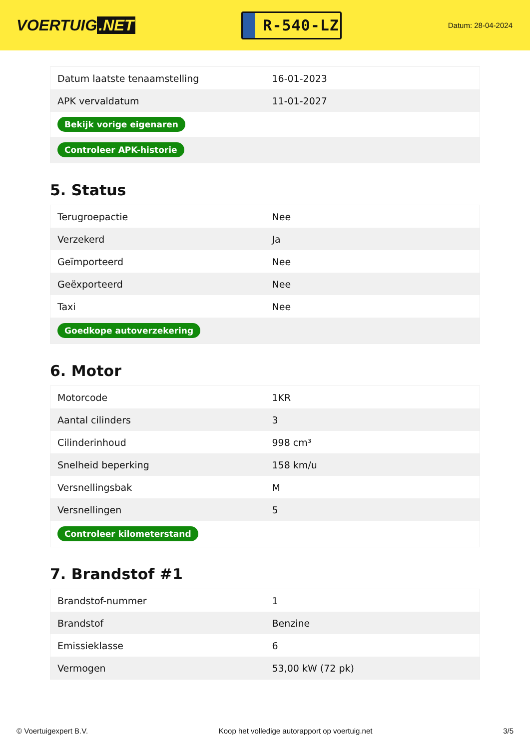VOERTUIG.NET
R-540-LZ
Datum: 28-04-2024
| Datum laatste tenaamstelling | 16-01-2023 |
| APK vervaldatum | 11-01-2027 |
| Bekijk vorige eigenaren | |
| Controleer APK-historie | |
5. Status
| Terugroepactie | Nee |
| Verzekerd | Ja |
| Geïmporteerd | Nee |
| Geëxporteerd | Nee |
| Taxi | Nee |
| Goedkope autoverzekering | |
6. Motor
| Motorcode | 1KR |
| Aantal cilinders | 3 |
| Cilinderinhoud | 998 cm³ |
| Snelheid beperking | 158 km/u |
| Versnellingsbak | M |
| Versnellingen | 5 |
| Controleer kilometerstand | |
7. Brandstof #1
| Brandstof-nummer | 1 |
| Brandstof | Benzine |
| Emissieklasse | 6 |
| Vermogen | 53,00 kW (72 pk) |
© Voertuigexpert B.V. Koop het volledige autorapport op voertuig.net 3/5